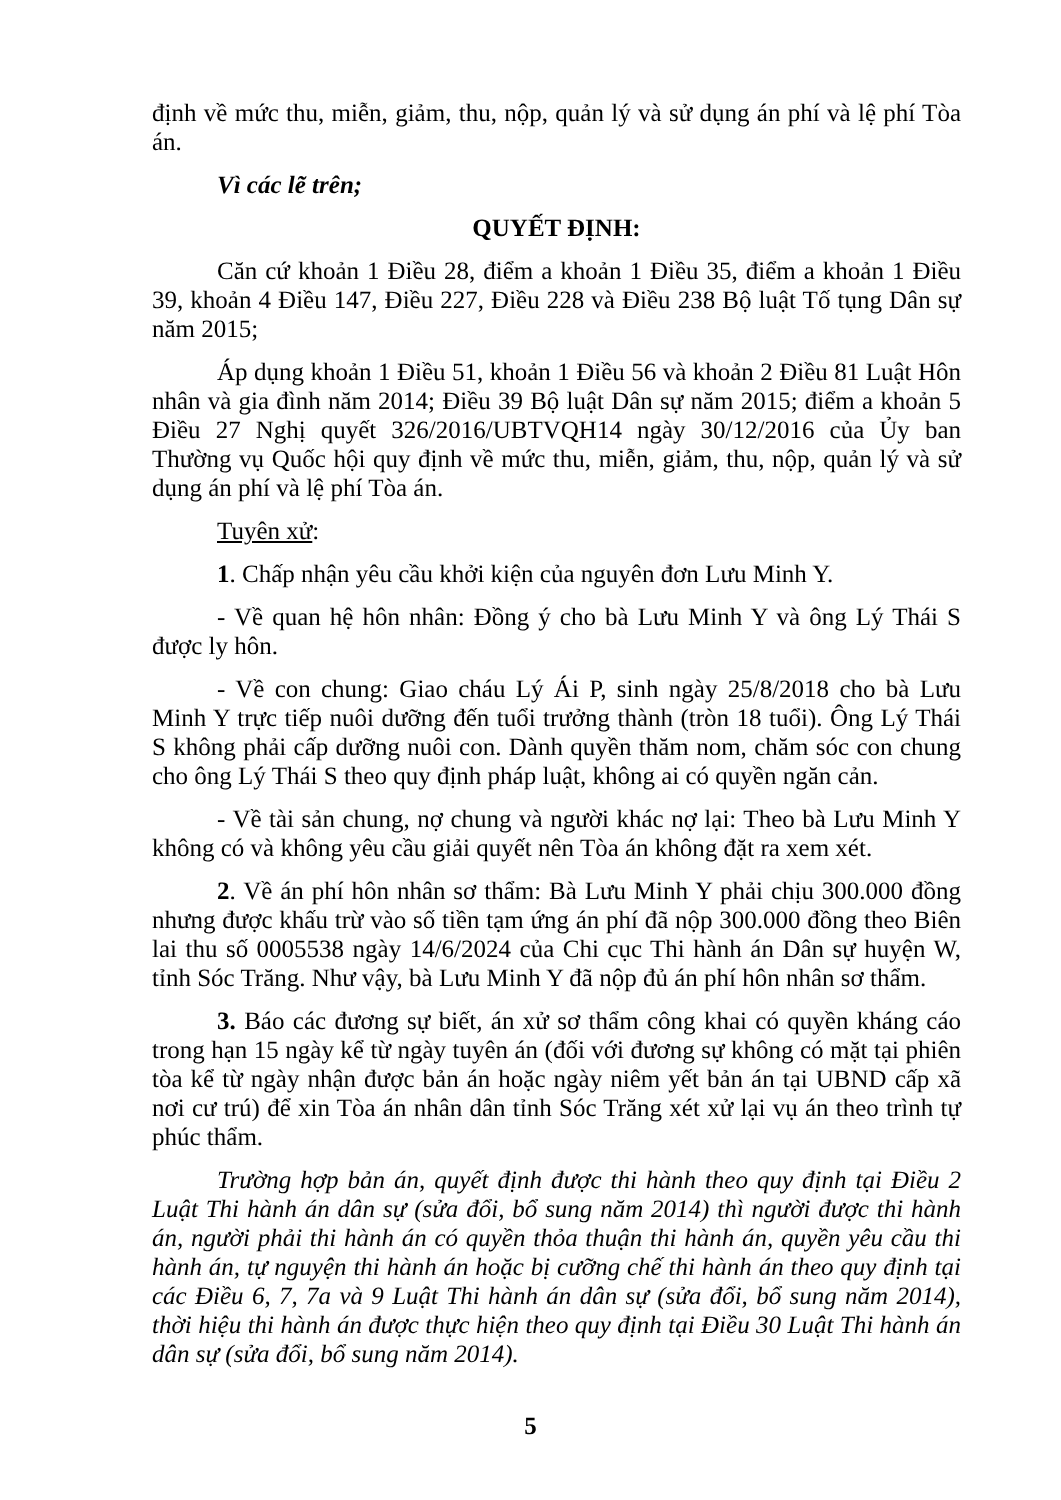định về mức thu, miễn, giảm, thu, nộp, quản lý và sử dụng án phí và lệ phí Tòa án.
Vì các lẽ trên;
QUYẾT ĐỊNH:
Căn cứ khoản 1 Điều 28, điểm a khoản 1 Điều 35, điểm a khoản 1 Điều 39, khoản 4 Điều 147, Điều 227, Điều 228 và Điều 238 Bộ luật Tố tụng Dân sự năm 2015;
Áp dụng khoản 1 Điều 51, khoản 1 Điều 56 và khoản 2 Điều 81 Luật Hôn nhân và gia đình năm 2014; Điều 39 Bộ luật Dân sự năm 2015; điểm a khoản 5 Điều 27 Nghị quyết 326/2016/UBTVQH14 ngày 30/12/2016 của Ủy ban Thường vụ Quốc hội quy định về mức thu, miễn, giảm, thu, nộp, quản lý và sử dụng án phí và lệ phí Tòa án.
Tuyên xử:
1. Chấp nhận yêu cầu khởi kiện của nguyên đơn Lưu Minh Y.
- Về quan hệ hôn nhân: Đồng ý cho bà Lưu Minh Y và ông Lý Thái S được ly hôn.
- Về con chung: Giao cháu Lý Ái P, sinh ngày 25/8/2018 cho bà Lưu Minh Y trực tiếp nuôi dưỡng đến tuổi trưởng thành (tròn 18 tuổi). Ông Lý Thái S không phải cấp dưỡng nuôi con. Dành quyền thăm nom, chăm sóc con chung cho ông Lý Thái S theo quy định pháp luật, không ai có quyền ngăn cản.
- Về tài sản chung, nợ chung và người khác nợ lại: Theo bà Lưu Minh Y không có và không yêu cầu giải quyết nên Tòa án không đặt ra xem xét.
2. Về án phí hôn nhân sơ thẩm: Bà Lưu Minh Y phải chịu 300.000 đồng nhưng được khấu trừ vào số tiền tạm ứng án phí đã nộp 300.000 đồng theo Biên lai thu số 0005538 ngày 14/6/2024 của Chi cục Thi hành án Dân sự huyện W, tỉnh Sóc Trăng. Như vậy, bà Lưu Minh Y đã nộp đủ án phí hôn nhân sơ thẩm.
3. Báo các đương sự biết, án xử sơ thẩm công khai có quyền kháng cáo trong hạn 15 ngày kể từ ngày tuyên án (đối với đương sự không có mặt tại phiên tòa kể từ ngày nhận được bản án hoặc ngày niêm yết bản án tại UBND cấp xã nơi cư trú) để xin Tòa án nhân dân tỉnh Sóc Trăng xét xử lại vụ án theo trình tự phúc thẩm.
Trường hợp bản án, quyết định được thi hành theo quy định tại Điều 2 Luật Thi hành án dân sự (sửa đổi, bổ sung năm 2014) thì người được thi hành án, người phải thi hành án có quyền thỏa thuận thi hành án, quyền yêu cầu thi hành án, tự nguyện thi hành án hoặc bị cưỡng chế thi hành án theo quy định tại các Điều 6, 7, 7a và 9 Luật Thi hành án dân sự (sửa đổi, bổ sung năm 2014), thời hiệu thi hành án được thực hiện theo quy định tại Điều 30 Luật Thi hành án dân sự (sửa đổi, bổ sung năm 2014).
5